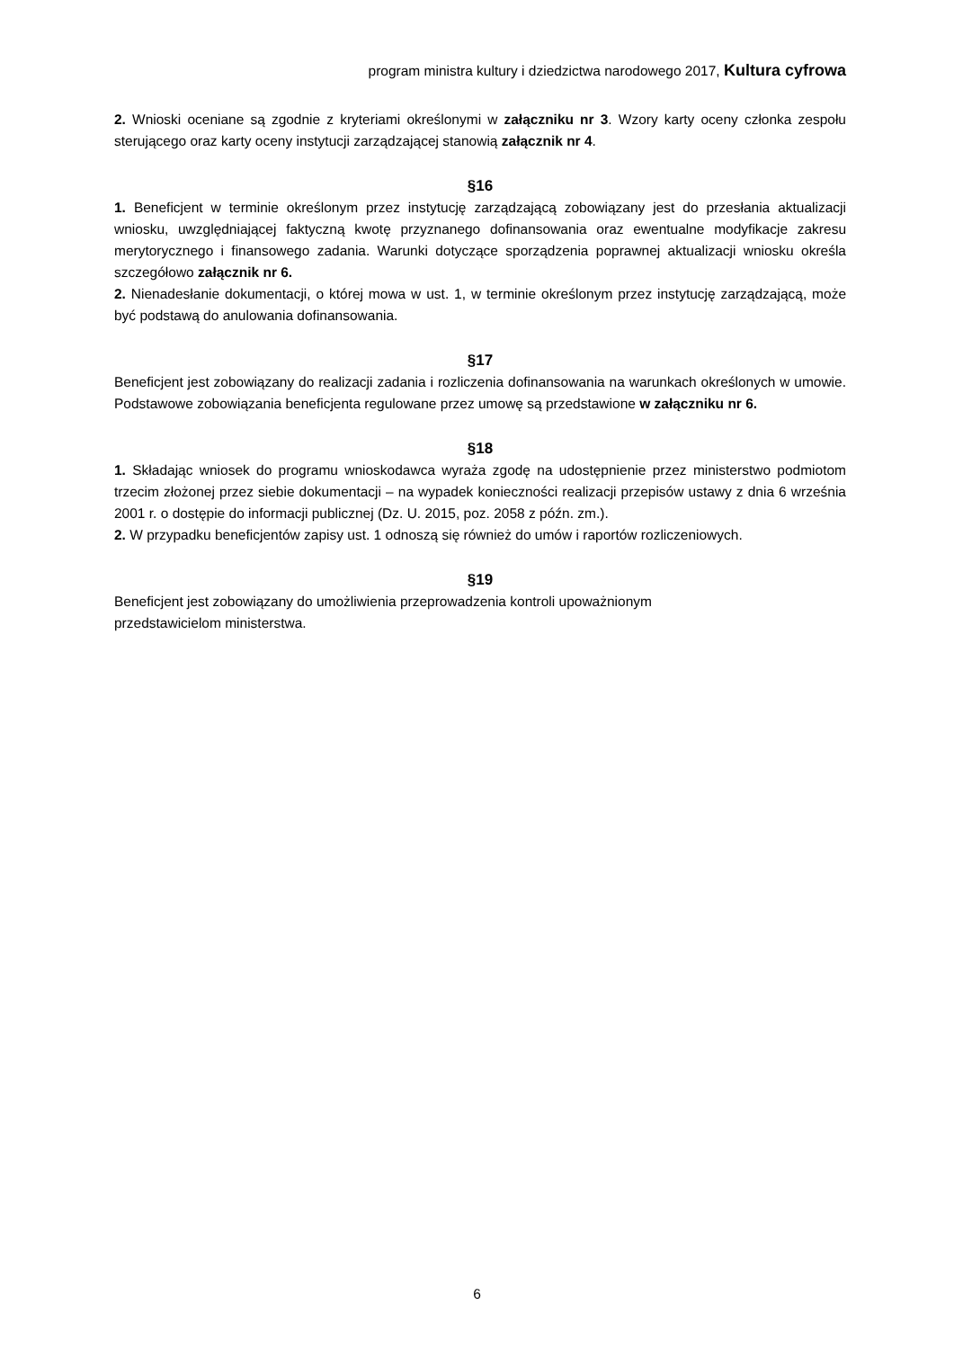program ministra kultury i dziedzictwa narodowego 2017, Kultura cyfrowa
2. Wnioski oceniane są zgodnie z kryteriami określonymi w załączniku nr 3. Wzory karty oceny członka zespołu sterującego oraz karty oceny instytucji zarządzającej stanowią załącznik nr 4.
§16
1. Beneficjent w terminie określonym przez instytucję zarządzającą zobowiązany jest do przesłania aktualizacji wniosku, uwzględniającej faktyczną kwotę przyznanego dofinansowania oraz ewentualne modyfikacje zakresu merytorycznego i finansowego zadania. Warunki dotyczące sporządzenia poprawnej aktualizacji wniosku określa szczegółowo załącznik nr 6.
2. Nienadesłanie dokumentacji, o której mowa w ust. 1, w terminie określonym przez instytucję zarządzającą, może być podstawą do anulowania dofinansowania.
§17
Beneficjent jest zobowiązany do realizacji zadania i rozliczenia dofinansowania na warunkach określonych w umowie. Podstawowe zobowiązania beneficjenta regulowane przez umowę są przedstawione w załączniku nr 6.
§18
1. Składając wniosek do programu wnioskodawca wyraża zgodę na udostępnienie przez ministerstwo podmiotom trzecim złożonej przez siebie dokumentacji – na wypadek konieczności realizacji przepisów ustawy z dnia 6 września 2001 r. o dostępie do informacji publicznej (Dz. U. 2015, poz. 2058 z późn. zm.).
2. W przypadku beneficjentów zapisy ust. 1 odnoszą się również do umów i raportów rozliczeniowych.
§19
Beneficjent jest zobowiązany do umożliwienia przeprowadzenia kontroli upoważnionym
przedstawicielom ministerstwa.
6